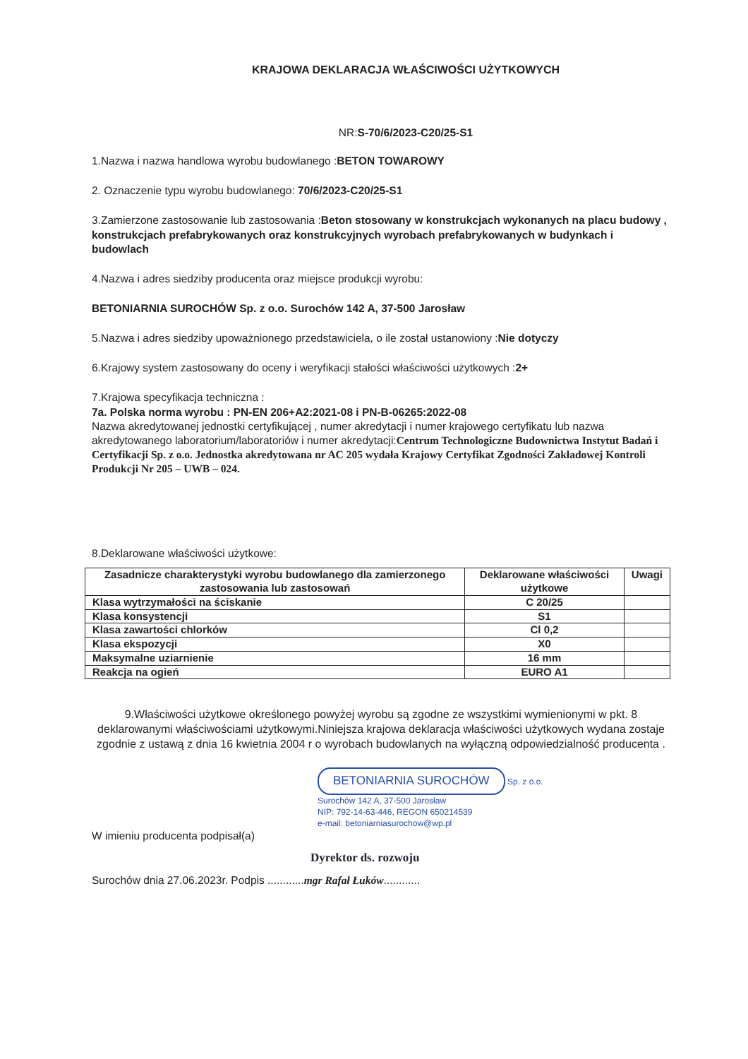KRAJOWA DEKLARACJA WŁAŚCIWOŚCI UŻYTKOWYCH
NR:S-70/6/2023-C20/25-S1
1.Nazwa i nazwa handlowa wyrobu budowlanego :BETON TOWAROWY
2. Oznaczenie typu wyrobu budowlanego: 70/6/2023-C20/25-S1
3.Zamierzone zastosowanie lub zastosowania :Beton stosowany w konstrukcjach wykonanych na placu budowy , konstrukcjach prefabrykowanych oraz konstrukcyjnych wyrobach prefabrykowanych w budynkach i budowlach
4.Nazwa i adres siedziby producenta oraz miejsce produkcji wyrobu:
BETONIARNIA SUROCHÓW Sp. z o.o. Surochów 142 A, 37-500 Jarosław
5.Nazwa i adres siedziby upoważnionego przedstawiciela, o ile został ustanowiony :Nie dotyczy
6.Krajowy system zastosowany do oceny i weryfikacji stałości właściwości użytkowych :2+
7.Krajowa specyfikacja techniczna :
7a. Polska norma wyrobu : PN-EN 206+A2:2021-08 i PN-B-06265:2022-08
Nazwa akredytowanej jednostki certyfikującej , numer akredytacji i numer krajowego certyfikatu lub nazwa akredytowanego laboratorium/laboratoriów i numer akredytacji:Centrum Technologiczne Budownictwa Instytut Badań i Certyfikacji Sp. z o.o. Jednostka akredytowana nr AC 205 wydała Krajowy Certyfikat Zgodności Zakładowej Kontroli Produkcji Nr 205 – UWB – 024.
8.Deklarowane właściwości użytkowe:
| Zasadnicze charakterystyki wyrobu budowlanego dla zamierzonego zastosowania lub zastosowań | Deklarowane właściwości użytkowe | Uwagi |
| --- | --- | --- |
| Klasa wytrzymałości na ściskanie | C 20/25 | |
| Klasa konsystencji | S1 | |
| Klasa zawartości chlorków | Cl 0,2 | |
| Klasa ekspozycji | X0 | |
| Maksymalne uziarnienie | 16 mm | |
| Reakcja na ogień | EURO A1 | |
9.Właściwości użytkowe określonego powyżej wyrobu są zgodne ze wszystkimi wymienionymi w pkt. 8 deklarowanymi właściwościami użytkowymi.Niniejsza krajowa deklaracja właściwości użytkowych wydana zostaje zgodnie z ustawą z dnia 16 kwietnia 2004 r o wyrobach budowlanych na wyłączną odpowiedzialność producenta .
BETONIARNIA SUROCHÓW Sp. z o.o.
Surochów 142 A, 37-500 Jarosław
NIP: 792-14-63-446, REGON 650214539
e-mail: betoniarniasurochow@wp.pl
W imieniu producenta podpisał(a)
Dyrektor ds. rozwoju
Surochów dnia 27.06.2023r. Podpis ............mgr Rafał Łuków............